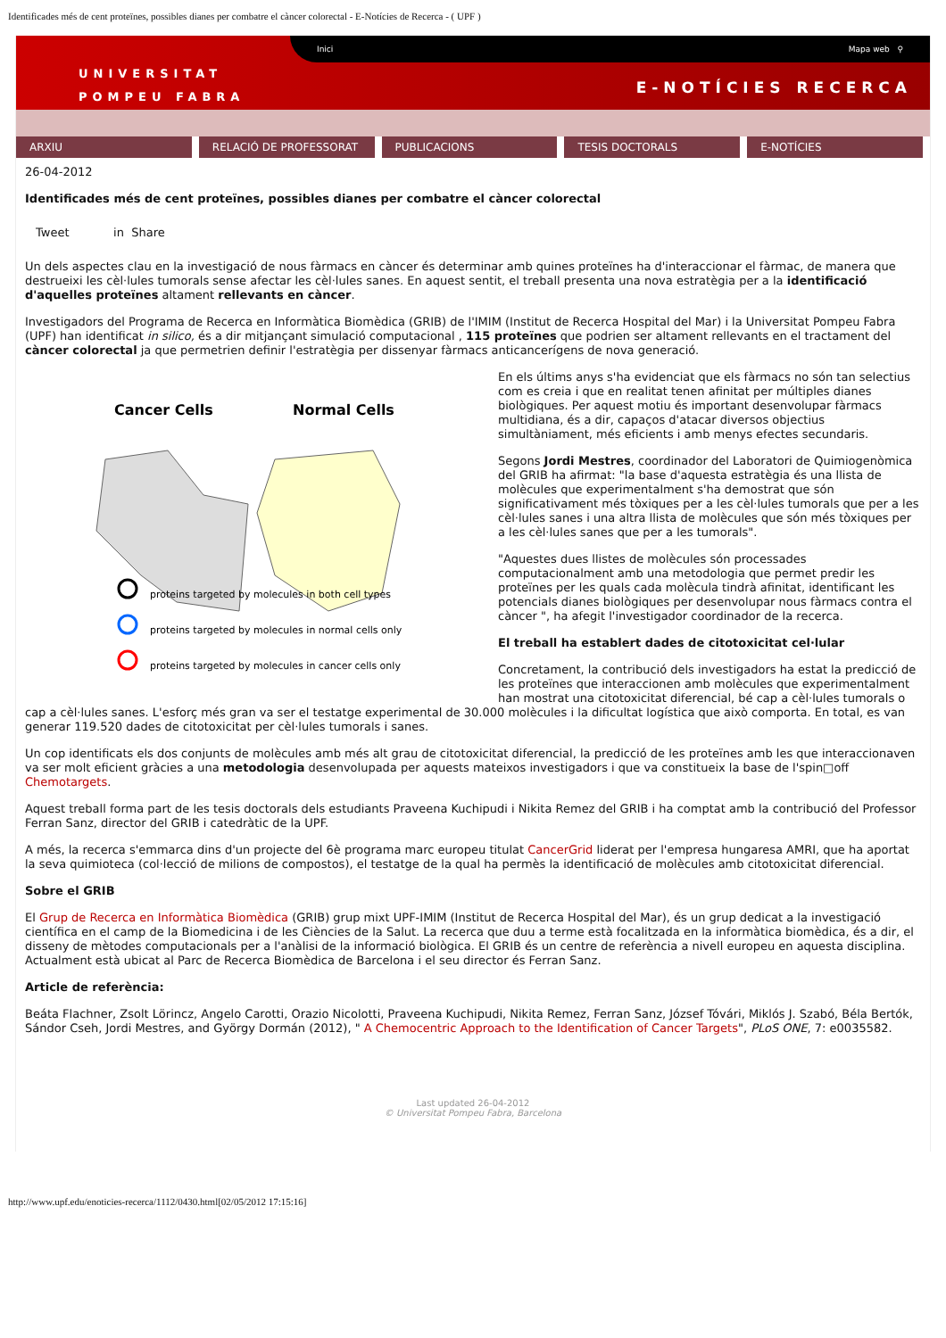Identificades més de cent proteïnes, possibles dianes per combatre el càncer colorectal - E-Notícies de Recerca - ( UPF )
Inici Mapa web ⚲
UNIVERSITAT
POMPEU FABRA
E-NOTÍCIES RECERCA
ARXIU RELACIÓ DE PROFESSORAT PUBLICACIONS TESIS DOCTORALS E-NOTÍCIES
26-04-2012
Identificades més de cent proteïnes, possibles dianes per combatre el càncer colorectal
Tweet in Share
Un dels aspectes clau en la investigació de nous fàrmacs en càncer és determinar amb quines proteïnes ha d'interaccionar el fàrmac, de manera que destrueixi les cèl·lules tumorals sense afectar les cèl·lules sanes. En aquest sentit, el treball presenta una nova estratègia per a la identificació d'aquelles proteïnes altament rellevants en càncer.
Investigadors del Programa de Recerca en Informàtica Biomèdica (GRIB) de l'IMIM (Institut de Recerca Hospital del Mar) i la Universitat Pompeu Fabra (UPF) han identificat in silico, és a dir mitjançant simulació computacional , 115 proteïnes que podrien ser altament rellevants en el tractament del càncer colorectal ja que permetrien definir l'estratègia per dissenyar fàrmacs anticancerígens de nova generació.
Cancer Cells
Normal Cells
proteins targeted by molecules in both cell types
proteins targeted by molecules in normal cells only
proteins targeted by molecules in cancer cells only
En els últims anys s'ha evidenciat que els fàrmacs no són tan selectius com es creia i que en realitat tenen afinitat per múltiples dianes biològiques. Per aquest motiu és important desenvolupar fàrmacs multidiana, és a dir, capaços d'atacar diversos objectius simultàniament, més eficients i amb menys efectes secundaris.
Segons Jordi Mestres, coordinador del Laboratori de Quimiogenòmica del GRIB ha afirmat: "la base d'aquesta estratègia és una llista de molècules que experimentalment s'ha demostrat que són significativament més tòxiques per a les cèl·lules tumorals que per a les cèl·lules sanes i una altra llista de molècules que són més tòxiques per a les cèl·lules sanes que per a les tumorals".
"Aquestes dues llistes de molècules són processades computacionalment amb una metodologia que permet predir les proteïnes per les quals cada molècula tindrà afinitat, identificant les potencials dianes biològiques per desenvolupar nous fàrmacs contra el càncer ", ha afegit l'investigador coordinador de la recerca.
El treball ha establert dades de citotoxicitat cel·lular
Concretament, la contribució dels investigadors ha estat la predicció de les proteïnes que interaccionen amb molècules que experimentalment han mostrat una citotoxicitat diferencial, bé cap a cèl·lules tumorals o cap a cèl·lules sanes. L'esforç més gran va ser el testatge experimental de 30.000 molècules i la dificultat logística que això comporta. En total, es van generar 119.520 dades de citotoxicitat per cèl·lules tumorals i sanes.
Un cop identificats els dos conjunts de molècules amb més alt grau de citotoxicitat diferencial, la predicció de les proteïnes amb les que interaccionaven va ser molt eficient gràcies a una metodologia desenvolupada per aquests mateixos investigadors i que va constitueix la base de l'spin□off Chemotargets.
Aquest treball forma part de les tesis doctorals dels estudiants Praveena Kuchipudi i Nikita Remez del GRIB i ha comptat amb la contribució del Professor Ferran Sanz, director del GRIB i catedràtic de la UPF.
A més, la recerca s'emmarca dins d'un projecte del 6è programa marc europeu titulat CancerGrid liderat per l'empresa hungaresa AMRI, que ha aportat la seva quimioteca (col·lecció de milions de compostos), el testatge de la qual ha permès la identificació de molècules amb citotoxicitat diferencial.
Sobre el GRIB
El Grup de Recerca en Informàtica Biomèdica (GRIB) grup mixt UPF-IMIM (Institut de Recerca Hospital del Mar), és un grup dedicat a la investigació científica en el camp de la Biomedicina i de les Ciències de la Salut. La recerca que duu a terme està focalitzada en la informàtica biomèdica, és a dir, el disseny de mètodes computacionals per a l'anàlisi de la informació biològica. El GRIB és un centre de referència a nivell europeu en aquesta disciplina. Actualment està ubicat al Parc de Recerca Biomèdica de Barcelona i el seu director és Ferran Sanz.
Article de referència:
Beáta Flachner, Zsolt Lörincz, Angelo Carotti, Orazio Nicolotti, Praveena Kuchipudi, Nikita Remez, Ferran Sanz, József Tóvári, Miklós J. Szabó, Béla Bertók, Sándor Cseh, Jordi Mestres, and György Dormán (2012), " A Chemocentric Approach to the Identification of Cancer Targets", PLoS ONE, 7: e0035582.
Last updated 26-04-2012
© Universitat Pompeu Fabra, Barcelona
http://www.upf.edu/enoticies-recerca/1112/0430.html[02/05/2012 17:15:16]